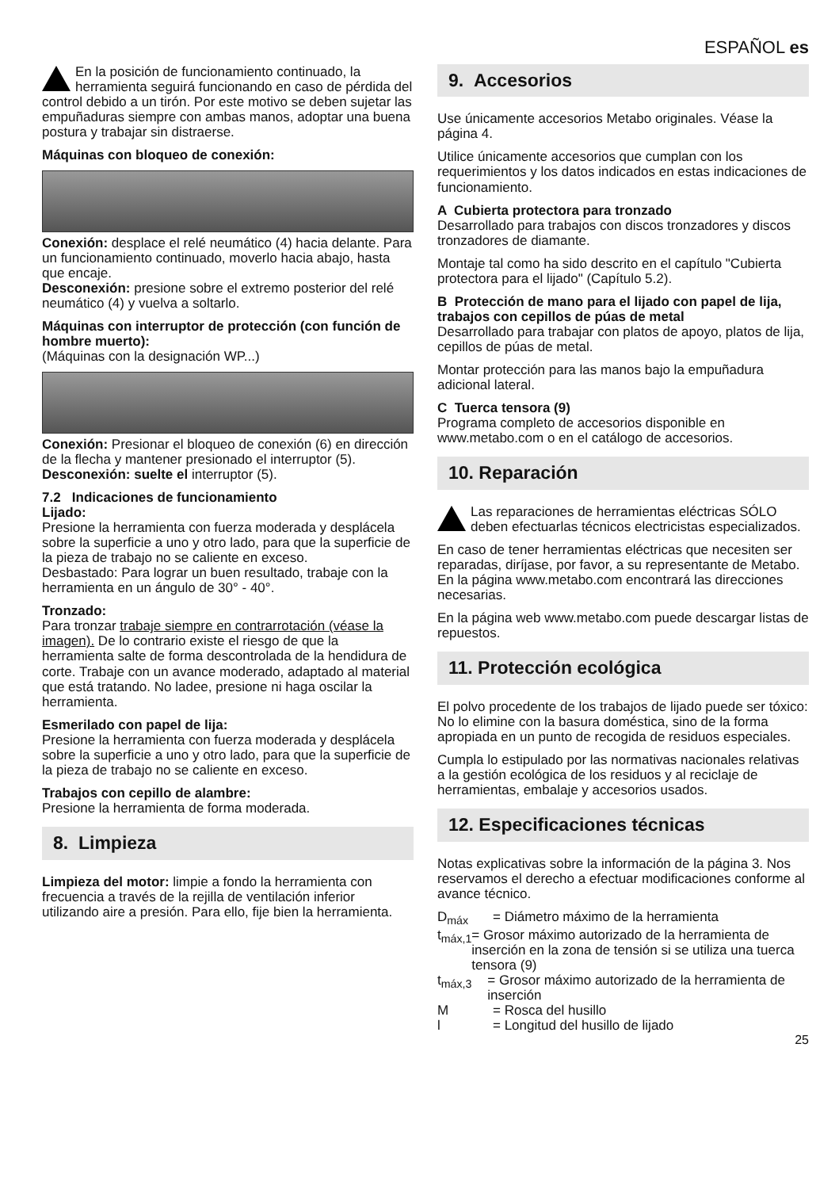ESPAÑOL es
En la posición de funcionamiento continuado, la herramienta seguirá funcionando en caso de pérdida del control debido a un tirón. Por este motivo se deben sujetar las empuñaduras siempre con ambas manos, adoptar una buena postura y trabajar sin distraerse.
Máquinas con bloqueo de conexión:
Conexión: desplace el relé neumático (4) hacia delante. Para un funcionamiento continuado, moverlo hacia abajo, hasta que encaje.
Desconexión: presione sobre el extremo posterior del relé neumático (4) y vuelva a soltarlo.
Máquinas con interruptor de protección (con función de hombre muerto):
(Máquinas con la designación WP...)
Conexión: Presionar el bloqueo de conexión (6) en dirección de la flecha y mantener presionado el interruptor (5).
Desconexión: suelte el interruptor (5).
7.2 Indicaciones de funcionamiento
Lijado:
Presione la herramienta con fuerza moderada y desplácela sobre la superficie a uno y otro lado, para que la superficie de la pieza de trabajo no se caliente en exceso.
Desbastado: Para lograr un buen resultado, trabaje con la herramienta en un ángulo de 30° - 40°.
Tronzado:
Para tronzar trabaje siempre en contrarrotación (véase la imagen). De lo contrario existe el riesgo de que la herramienta salte de forma descontrolada de la hendidura de corte. Trabaje con un avance moderado, adaptado al material que está tratando. No ladee, presione ni haga oscilar la herramienta.
Esmerilado con papel de lija:
Presione la herramienta con fuerza moderada y desplácela sobre la superficie a uno y otro lado, para que la superficie de la pieza de trabajo no se caliente en exceso.
Trabajos con cepillo de alambre:
Presione la herramienta de forma moderada.
8. Limpieza
Limpieza del motor: limpie a fondo la herramienta con frecuencia a través de la rejilla de ventilación inferior utilizando aire a presión. Para ello, fije bien la herramienta.
9. Accesorios
Use únicamente accesorios Metabo originales. Véase la página 4.
Utilice únicamente accesorios que cumplan con los requerimientos y los datos indicados en estas indicaciones de funcionamiento.
A Cubierta protectora para tronzado
Desarrollado para trabajos con discos tronzadores y discos tronzadores de diamante.
Montaje tal como ha sido descrito en el capítulo "Cubierta protectora para el lijado" (Capítulo 5.2).
B Protección de mano para el lijado con papel de lija, trabajos con cepillos de púas de metal
Desarrollado para trabajar con platos de apoyo, platos de lija, cepillos de púas de metal.
Montar protección para las manos bajo la empuñadura adicional lateral.
C Tuerca tensora (9)
Programa completo de accesorios disponible en www.metabo.com o en el catálogo de accesorios.
10. Reparación
Las reparaciones de herramientas eléctricas SÓLO deben efectuarlas técnicos electricistas especializados.
En caso de tener herramientas eléctricas que necesiten ser reparadas, diríjase, por favor, a su representante de Metabo. En la página www.metabo.com encontrará las direcciones necesarias.
En la página web www.metabo.com puede descargar listas de repuestos.
11. Protección ecológica
El polvo procedente de los trabajos de lijado puede ser tóxico: No lo elimine con la basura doméstica, sino de la forma apropiada en un punto de recogida de residuos especiales.
Cumpla lo estipulado por las normativas nacionales relativas a la gestión ecológica de los residuos y al reciclaje de herramientas, embalaje y accesorios usados.
12. Especificaciones técnicas
Notas explicativas sobre la información de la página 3. Nos reservamos el derecho a efectuar modificaciones conforme al avance técnico.
D<sub>máx</sub> = Diámetro máximo de la herramienta
t<sub>máx,1</sub> = Grosor máximo autorizado de la herramienta de inserción en la zona de tensión si se utiliza una tuerca tensora (9)
t<sub>máx,3</sub> = Grosor máximo autorizado de la herramienta de inserción
M = Rosca del husillo
l = Longitud del husillo de lijado
25